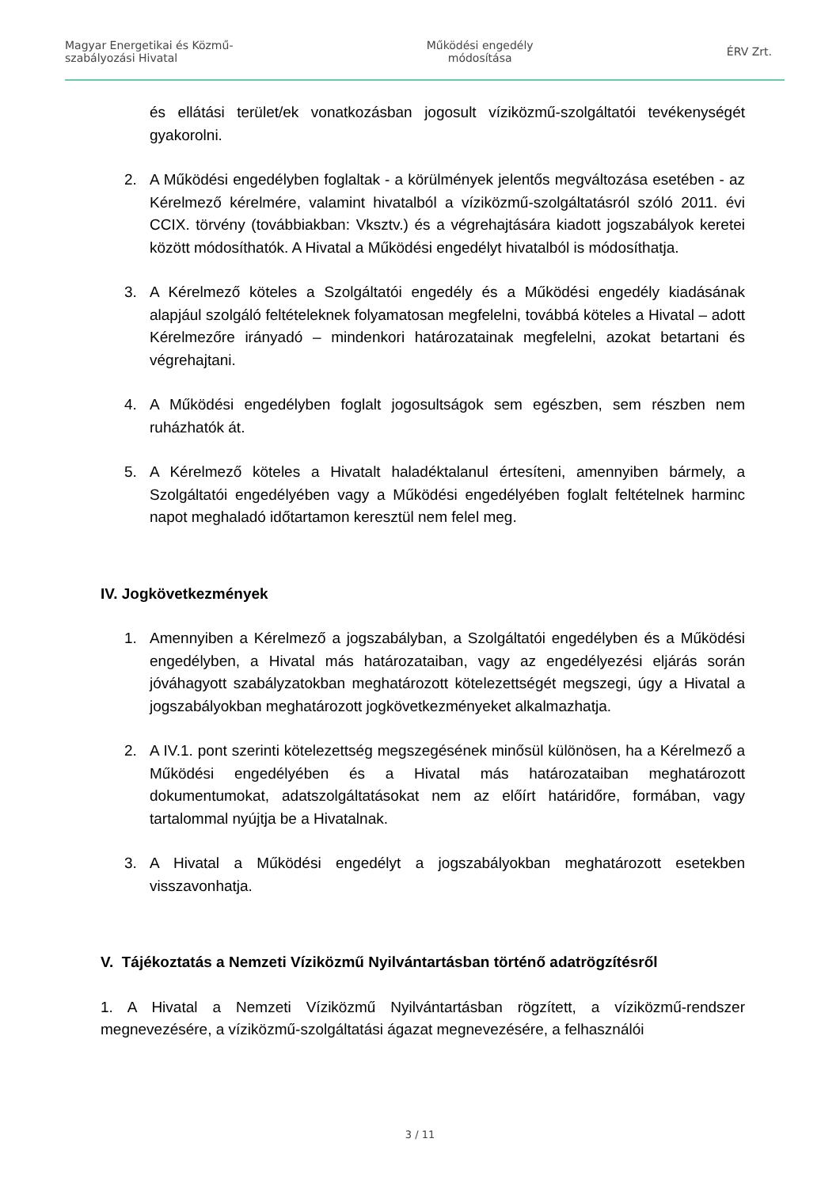Magyar Energetikai és Közmű-
szabályozási Hivatal
Működési engedély
módosítása
ÉRV Zrt.
és ellátási terület/ek vonatkozásban jogosult víziközmű-szolgáltatói tevékenységét gyakorolni.
2. A Működési engedélyben foglaltak - a körülmények jelentős megváltozása esetében - az Kérelmező kérelmére, valamint hivatalból a víziközmű-szolgáltatásról szóló 2011. évi CCIX. törvény (továbbiakban: Vksztv.) és a végrehajtására kiadott jogszabályok keretei között módosíthatók. A Hivatal a Működési engedélyt hivatalból is módosíthatja.
3. A Kérelmező köteles a Szolgáltatói engedély és a Működési engedély kiadásának alapjául szolgáló feltételeknek folyamatosan megfelelni, továbbá köteles a Hivatal – adott Kérelmezőre irányadó – mindenkori határozatainak megfelelni, azokat betartani és végrehajtani.
4. A Működési engedélyben foglalt jogosultságok sem egészben, sem részben nem ruházhatók át.
5. A Kérelmező köteles a Hivatalt haladéktalanul értesíteni, amennyiben bármely, a Szolgáltatói engedélyében vagy a Működési engedélyében foglalt feltételnek harminc napot meghaladó időtartamon keresztül nem felel meg.
IV. Jogkövetkezmények
1. Amennyiben a Kérelmező a jogszabályban, a Szolgáltatói engedélyben és a Működési engedélyben, a Hivatal más határozataiban, vagy az engedélyezési eljárás során jóváhagyott szabályzatokban meghatározott kötelezettségét megszegi, úgy a Hivatal a jogszabályokban meghatározott jogkövetkezményeket alkalmazhatja.
2. A IV.1. pont szerinti kötelezettség megszegésének minősül különösen, ha a Kérelmező a Működési engedélyében és a Hivatal más határozataiban meghatározott dokumentumokat, adatszolgáltatásokat nem az előírt határidőre, formában, vagy tartalommal nyújtja be a Hivatalnak.
3. A Hivatal a Működési engedélyt a jogszabályokban meghatározott esetekben visszavonhatja.
V. Tájékoztatás a Nemzeti Víziközmű Nyilvántartásban történő adatrögzítésről
1. A Hivatal a Nemzeti Víziközmű Nyilvántartásban rögzített, a víziközmű-rendszer megnevezésére, a víziközmű-szolgáltatási ágazat megnevezésére, a felhasználói
3 / 11